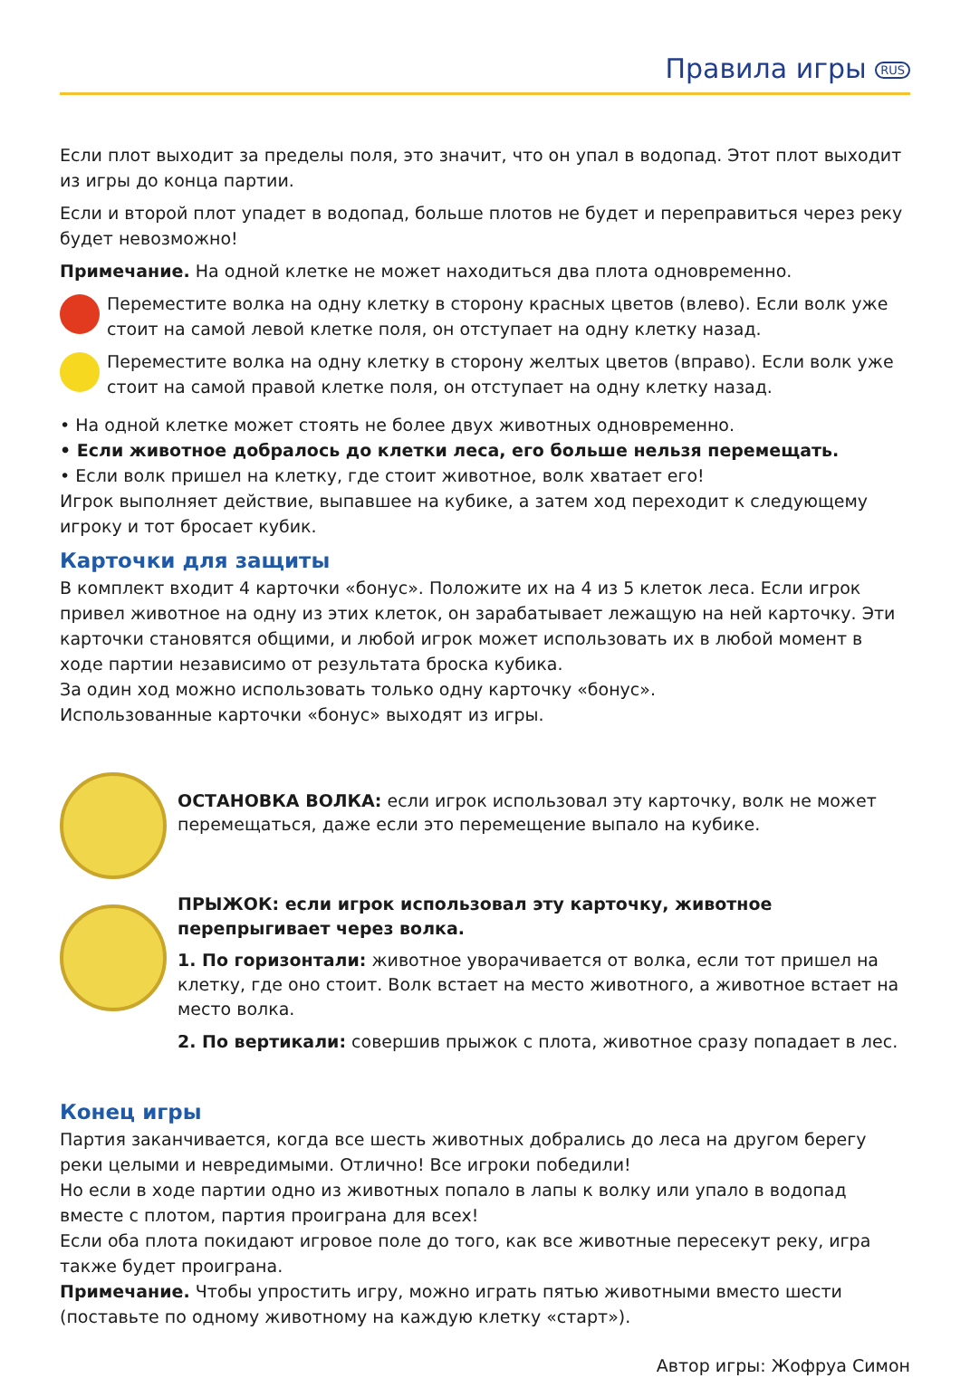Правила игры RUS
Если плот выходит за пределы поля, это значит, что он упал в водопад. Этот плот выходит из игры до конца партии.
Если и второй плот упадет в водопад, больше плотов не будет и переправиться через реку будет невозможно!
Примечание. На одной клетке не может находиться два плота одновременно.
Переместите волка на одну клетку в сторону красных цветов (влево). Если волк уже стоит на самой левой клетке поля, он отступает на одну клетку назад.
Переместите волка на одну клетку в сторону желтых цветов (вправо). Если волк уже стоит на самой правой клетке поля, он отступает на одну клетку назад.
• На одной клетке может стоять не более двух животных одновременно.
• Если животное добралось до клетки леса, его больше нельзя перемещать.
• Если волк пришел на клетку, где стоит животное, волк хватает его!
Игрок выполняет действие, выпавшее на кубике, а затем ход переходит к следующему игроку и тот бросает кубик.
Карточки для защиты
В комплект входит 4 карточки «бонус». Положите их на 4 из 5 клеток леса. Если игрок привел животное на одну из этих клеток, он зарабатывает лежащую на ней карточку. Эти карточки становятся общими, и любой игрок может использовать их в любой момент в ходе партии независимо от результата броска кубика.
За один ход можно использовать только одну карточку «бонус».
Использованные карточки «бонус» выходят из игры.
ОСТАНОВКА ВОЛКА: если игрок использовал эту карточку, волк не может перемещаться, даже если это перемещение выпало на кубике.
ПРЫЖОК: если игрок использовал эту карточку, животное перепрыгивает через волка.
1. По горизонтали: животное уворачивается от волка, если тот пришел на клетку, где оно стоит. Волк встает на место животного, а животное встает на место волка.
2. По вертикали: совершив прыжок с плота, животное сразу попадает в лес.
Конец игры
Партия заканчивается, когда все шесть животных добрались до леса на другом берегу реки целыми и невредимыми. Отлично! Все игроки победили!
Но если в ходе партии одно из животных попало в лапы к волку или упало в водопад вместе с плотом, партия проиграна для всех!
Если оба плота покидают игровое поле до того, как все животные пересекут реку, игра также будет проиграна.
Примечание. Чтобы упростить игру, можно играть пятью животными вместо шести (поставьте по одному животному на каждую клетку «старт»).
Автор игры: Жофруа Симон